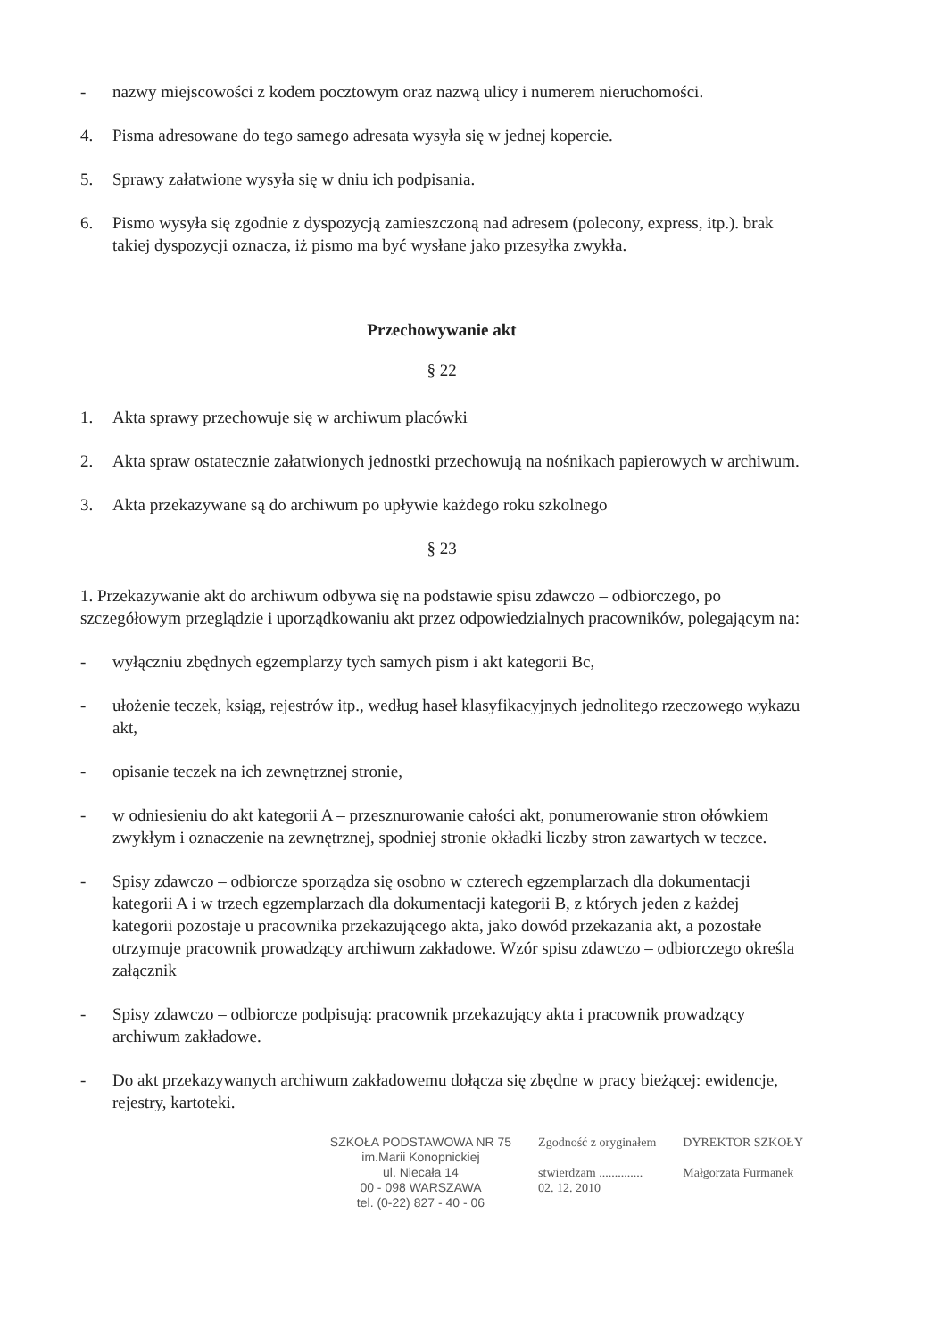- nazwy miejscowości z kodem pocztowym oraz nazwą ulicy i numerem nieruchomości.
4. Pisma adresowane do tego samego adresata wysyła się w jednej kopercie.
5. Sprawy załatwione wysyła się w dniu ich podpisania.
6. Pismo wysyła się zgodnie z dyspozycją zamieszczoną nad adresem (polecony, express, itp.). brak takiej dyspozycji oznacza, iż pismo ma być wysłane jako przesyłka zwykła.
Przechowywanie akt
§ 22
1. Akta sprawy przechowuje się w archiwum placówki
2. Akta spraw ostatecznie załatwionych jednostki przechowują na nośnikach papierowych w archiwum.
3. Akta przekazywane są do archiwum po upływie każdego roku szkolnego
§ 23
1. Przekazywanie akt do archiwum odbywa się na podstawie spisu zdawczo – odbiorczego, po szczegółowym przeglądzie i uporządkowaniu akt przez odpowiedzialnych pracowników, polegającym na:
- wyłączniu zbędnych egzemplarzy tych samych pism i akt kategorii Bc,
- ułożenie teczek, ksiąg, rejestrów itp., według haseł klasyfikacyjnych jednolitego rzeczowego wykazu akt,
- opisanie teczek na ich zewnętrznej stronie,
- w odniesieniu do akt kategorii A – przesznurowanie całości akt, ponumerowanie stron ołówkiem zwykłym i oznaczenie na zewnętrznej, spodniej stronie okładki liczby stron zawartych w teczce.
- Spisy zdawczo – odbiorcze sporządza się osobno w czterech egzemplarzach dla dokumentacji kategorii A i w trzech egzemplarzach dla dokumentacji kategorii B, z których jeden z każdej kategorii pozostaje u pracownika przekazującego akta, jako dowód przekazania akt, a pozostałe otrzymuje pracownik prowadzący archiwum zakładowe. Wzór spisu zdawczo – odbiorczego określa załącznik
- Spisy zdawczo – odbiorcze podpisują: pracownik przekazujący akta i pracownik prowadzący archiwum zakładowe.
- Do akt przekazywanych archiwum zakładowemu dołącza się zbędne w pracy bieżącej: ewidencje, rejestry, kartoteki.
SZKOŁA PODSTAWOWA NR 75
im.Marii Konopnickiej
ul. Niecała 14
00 - 098 WARSZAWA
tel. (0-22) 827 - 40 - 06
Zgodność z oryginałem
stwierdzam ..............
02. 12. 2010
DYREKTOR SZKOŁY
Małgorzata Furmanek